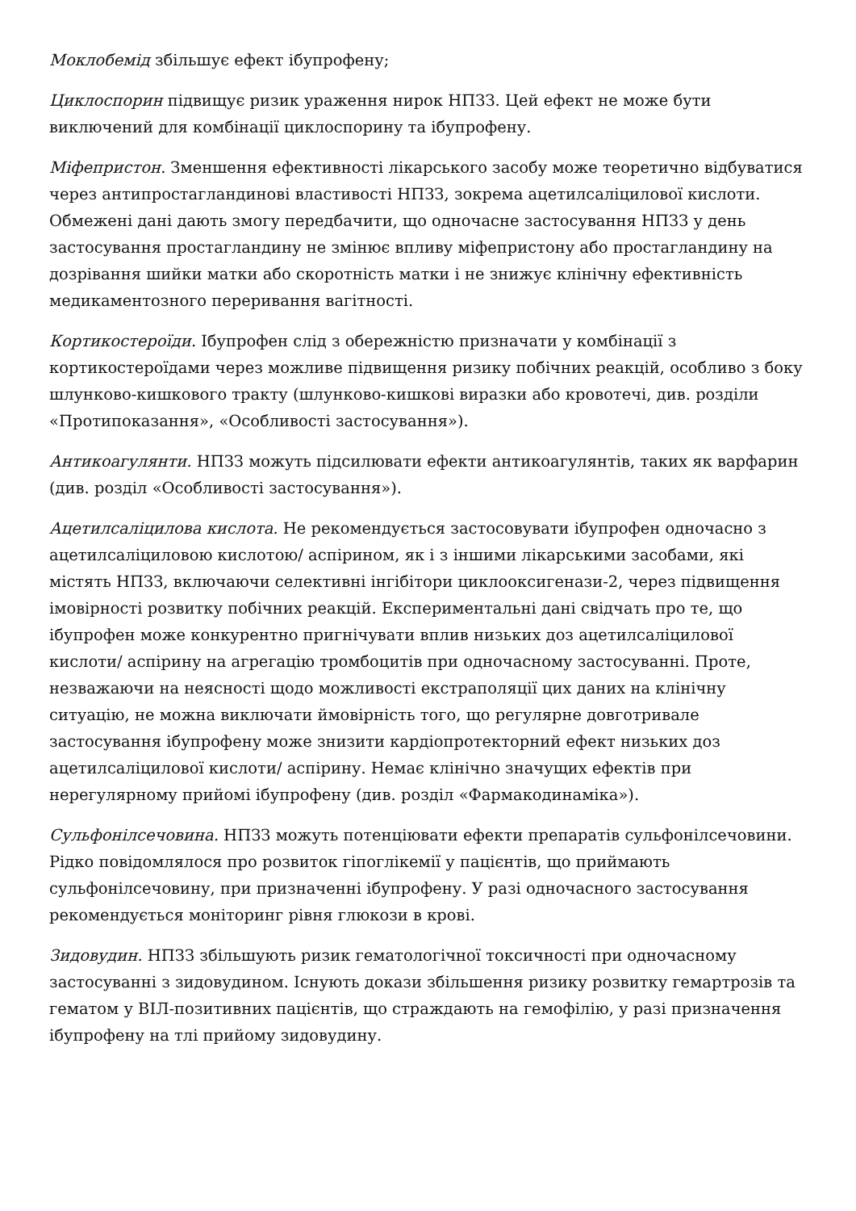Моклобемід збільшує ефект ібупрофену;
Циклоспорин підвищує ризик ураження нирок НПЗЗ. Цей ефект не може бути виключений для комбінації циклоспорину та ібупрофену.
Міфепристон. Зменшення ефективності лікарського засобу може теоретично відбуватися через антипростагландинові властивості НПЗЗ, зокрема ацетилсаліцилової кислоти. Обмежені дані дають змогу передбачити, що одночасне застосування НПЗЗ у день застосування простагландину не змінює впливу міфепристону або простагландину на дозрівання шийки матки або скоротність матки і не знижує клінічну ефективність медикаментозного переривання вагітності.
Кортикостероїди. Ібупрофен слід з обережністю призначати у комбінації з кортикостероїдами через можливе підвищення ризику побічних реакцій, особливо з боку шлунково-кишкового тракту (шлунково-кишкові виразки або кровотечі, див. розділи «Протипоказання», «Особливості застосування»).
Антикоагулянти. НПЗЗ можуть підсилювати ефекти антикоагулянтів, таких як варфарин (див. розділ «Особливості застосування»).
Ацетилсаліцилова кислота. Не рекомендується застосовувати ібупрофен одночасно з ацетилсаліциловою кислотою/ аспірином, як і з іншими лікарськими засобами, які містять НПЗЗ, включаючи селективні інгібітори циклооксигенази-2, через підвищення імовірності розвитку побічних реакцій. Експериментальні дані свідчать про те, що ібупрофен може конкурентно пригнічувати вплив низьких доз ацетилсаліцилової кислоти/ аспірину на агрегацію тромбоцитів при одночасному застосуванні. Проте, незважаючи на неясності щодо можливості екстраполяції цих даних на клінічну ситуацію, не можна виключати ймовірність того, що регулярне довготривале застосування ібупрофену може знизити кардіопротекторний ефект низьких доз ацетилсаліцилової кислоти/ аспірину. Немає клінічно значущих ефектів при нерегулярному прийомі ібупрофену (див. розділ «Фармакодинаміка»).
Сульфонілсечовина. НПЗЗ можуть потенціювати ефекти препаратів сульфонілсечовини. Рідко повідомлялося про розвиток гіпоглікемії у пацієнтів, що приймають сульфонілсечовину, при призначенні ібупрофену. У разі одночасного застосування рекомендується моніторинг рівня глюкози в крові.
Зидовудин. НПЗЗ збільшують ризик гематологічної токсичності при одночасному застосуванні з зидовудином. Існують докази збільшення ризику розвитку гемартрозів та гематом у ВІЛ-позитивних пацієнтів, що страждають на гемофілію, у разі призначення ібупрофену на тлі прийому зидовудину.